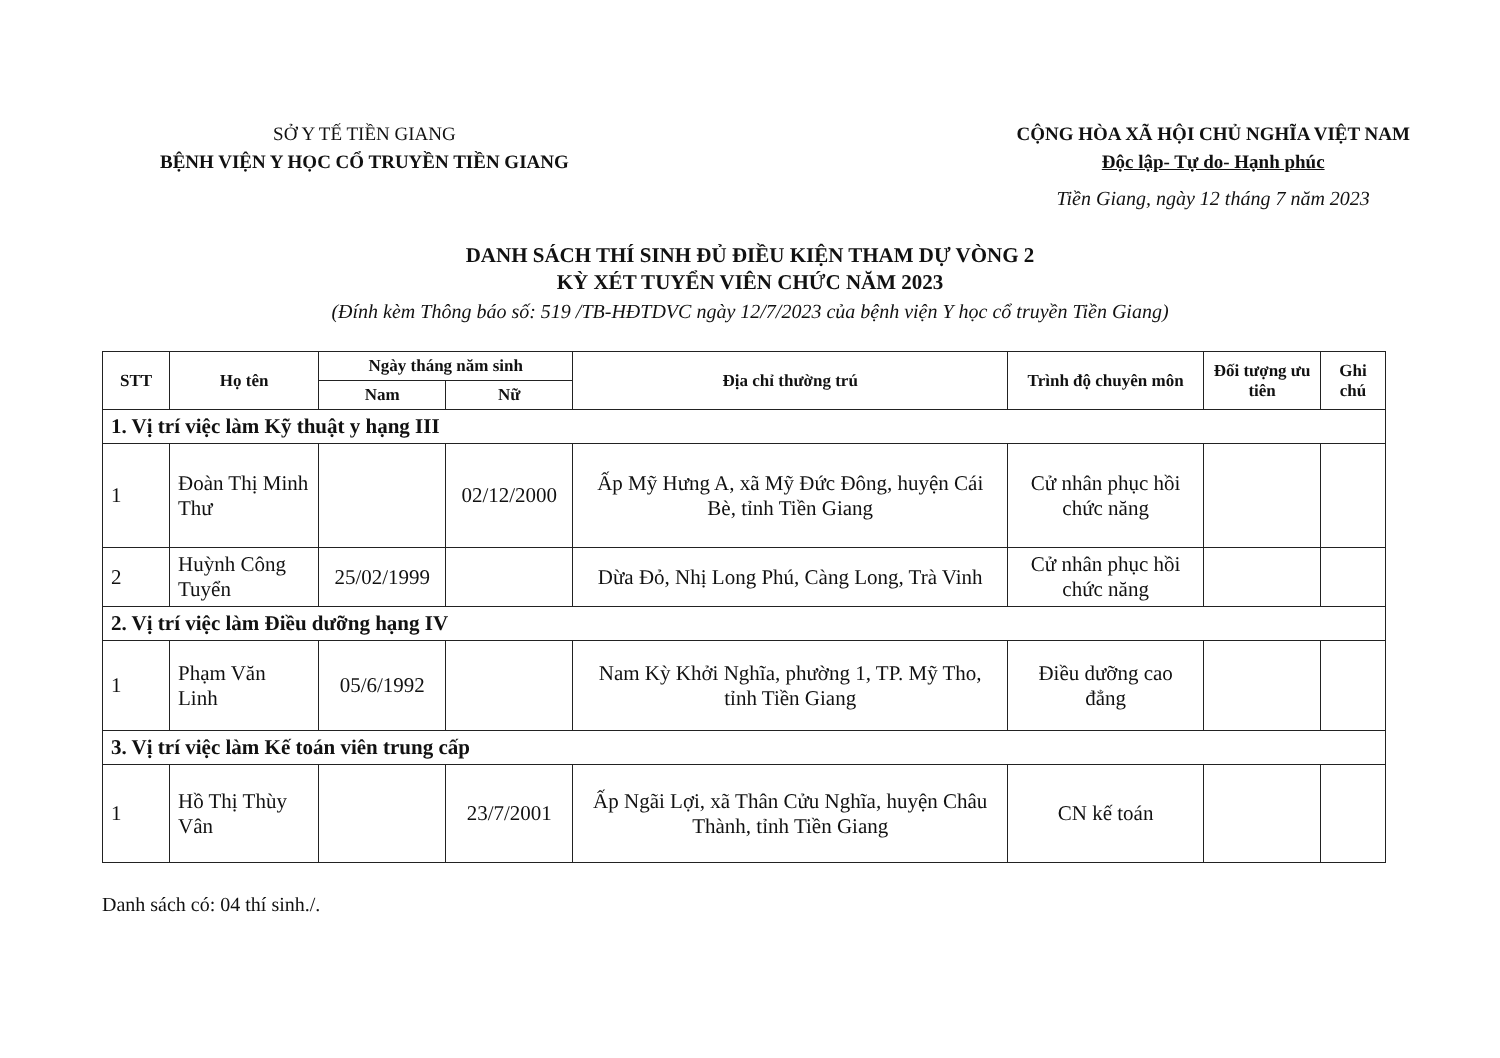SỞ Y TẾ TIỀN GIANG
BỆNH VIỆN Y HỌC CỔ TRUYỀN TIỀN GIANG
CỘNG HÒA XÃ HỘI CHỦ NGHĨA VIỆT NAM
Độc lập- Tự do- Hạnh phúc
Tiền Giang, ngày 12 tháng 7 năm 2023
DANH SÁCH THÍ SINH ĐỦ ĐIỀU KIỆN THAM DỰ VÒNG 2
KỲ XÉT TUYỂN VIÊN CHỨC NĂM 2023
(Đính kèm Thông báo số: 519 /TB-HĐTDVC ngày 12/7/2023 của bệnh viện Y học cổ truyền Tiền Giang)
| STT | Họ tên | Ngày tháng năm sinh | | Địa chỉ thường trú | Trình độ chuyên môn | Đối tượng ưu tiên | Ghi chú |
| --- | --- | --- | --- | --- | --- | --- | --- |
| | | Nam | Nữ | | | | |
| 1. Vị trí việc làm Kỹ thuật y hạng III | | | | | | | |
| 1 | Đoàn Thị Minh Thư | | 02/12/2000 | Ấp Mỹ Hưng A, xã Mỹ Đức Đông, huyện Cái Bè, tỉnh Tiền Giang | Cử nhân phục hồi chức năng | | |
| 2 | Huỳnh Công Tuyển | 25/02/1999 | | Dừa Đỏ, Nhị Long Phú, Càng Long, Trà Vinh | Cử nhân phục hồi chức năng | | |
| 2. Vị trí việc làm Điều dưỡng hạng IV | | | | | | | |
| 1 | Phạm Văn Linh | 05/6/1992 | | Nam Kỳ Khởi Nghĩa, phường 1, TP. Mỹ Tho, tỉnh Tiền Giang | Điều dưỡng cao đẳng | | |
| 3. Vị trí việc làm Kế toán viên trung cấp | | | | | | | |
| 1 | Hồ Thị Thùy Vân | | 23/7/2001 | Ấp Ngãi Lợi, xã Thân Cửu Nghĩa, huyện Châu Thành, tỉnh Tiền Giang | CN kế toán | | |
Danh sách có: 04 thí sinh./.